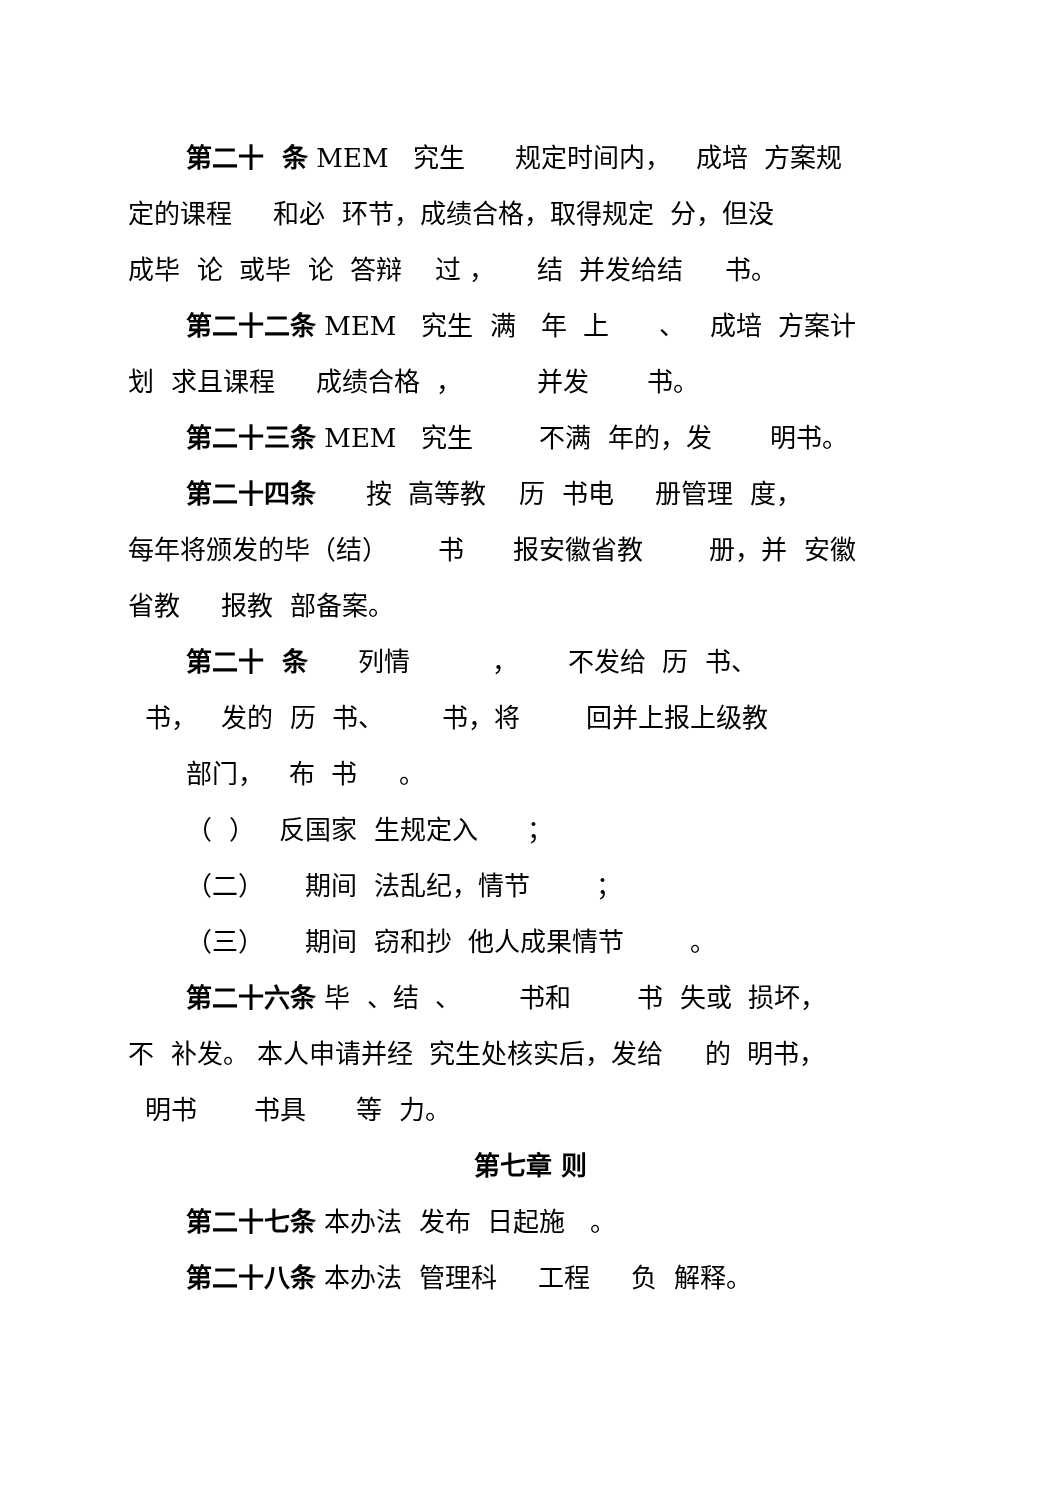第二十 条 MEM 究生 规定时间内， 成培 方案规
定的课程 和必 环节，成绩合格，取得规定 分，但没
成毕 论 或毕 论 答辩 过 ， 结 并发给结 书。
第二十二条 MEM 究生 满 年 上 、 成培 方案计
划 求且课程 成绩合格 ， 并发 书。
第二十三条 MEM 究生 不满 年的，发 明书。
第二十四条 按 高等教 历 书电 册管理 度，
每年将颁发的毕（结） 书 报安徽省教 册，并 安徽
省教 报教 部备案。
第二十 条 列情 ， 不发给 历 书、
书， 发的 历 书、 书，将 回并上报上级教
部门， 布 书 。
（ ） 反国家 生规定入 ；
（二） 期间 法乱纪，情节 ；
（三） 期间 窃和抄 他人成果情节 。
第二十六条 毕 、结 、 书和 书 失或 损坏，
不 补发。 本人申请并经 究生处核实后，发给 的 明书，
明书 书具 等 力。
第七章 则
第二十七条 本办法 发布 日起施 。
第二十八条 本办法 管理科 工程 负 解释。